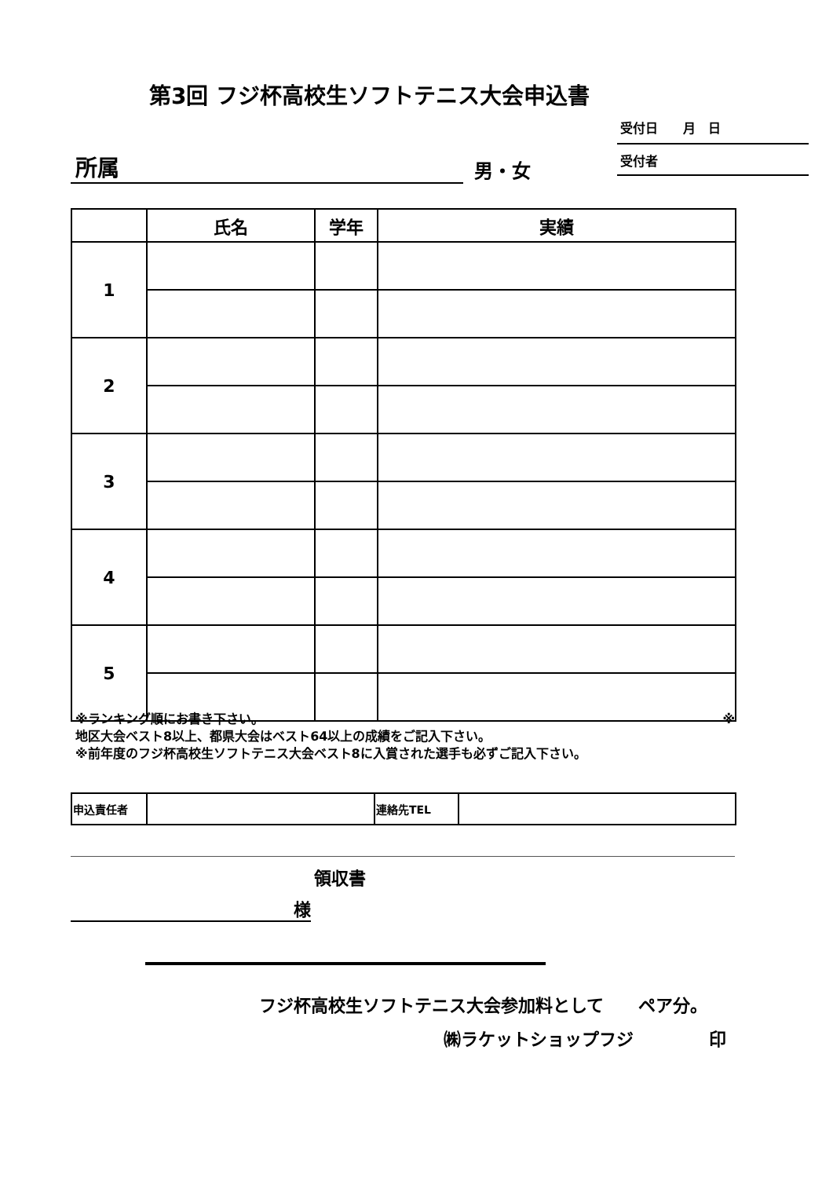第3回 フジ杯高校生ソフトテニス大会申込書
受付日　　月　日
所属 男・女 受付者
| | 氏名 | 学年 | 実績 |
| --- | --- | --- | --- |
| 1 | | | |
| 2 | | | |
| 3 | | | |
| 4 | | | |
| 5 | | | |
※ランキング順にお書き下さい。 ※
地区大会ベスト8以上、都県大会はベスト64以上の成績をご記入下さい。
※前年度のフジ杯高校生ソフトテニス大会ベスト8に入賞された選手も必ずご記入下さい。
| 申込責任者 | | 連絡先TEL | |
領収書
様
フジ杯高校生ソフトテニス大会参加料として　　ペア分。
㈱ラケットショップフジ 印